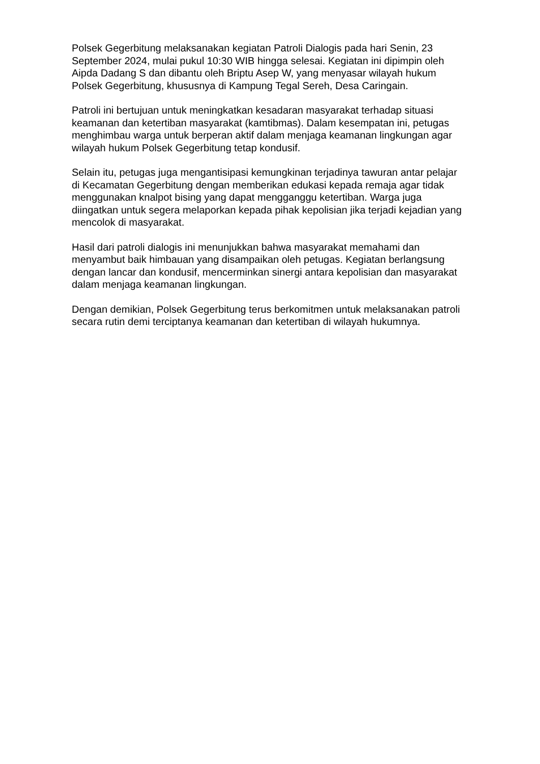Polsek Gegerbitung melaksanakan kegiatan Patroli Dialogis pada hari Senin, 23 September 2024, mulai pukul 10:30 WIB hingga selesai. Kegiatan ini dipimpin oleh Aipda Dadang S dan dibantu oleh Briptu Asep W, yang menyasar wilayah hukum Polsek Gegerbitung, khususnya di Kampung Tegal Sereh, Desa Caringain.
Patroli ini bertujuan untuk meningkatkan kesadaran masyarakat terhadap situasi keamanan dan ketertiban masyarakat (kamtibmas). Dalam kesempatan ini, petugas menghimbau warga untuk berperan aktif dalam menjaga keamanan lingkungan agar wilayah hukum Polsek Gegerbitung tetap kondusif.
Selain itu, petugas juga mengantisipasi kemungkinan terjadinya tawuran antar pelajar di Kecamatan Gegerbitung dengan memberikan edukasi kepada remaja agar tidak menggunakan knalpot bising yang dapat mengganggu ketertiban. Warga juga diingatkan untuk segera melaporkan kepada pihak kepolisian jika terjadi kejadian yang mencolok di masyarakat.
Hasil dari patroli dialogis ini menunjukkan bahwa masyarakat memahami dan menyambut baik himbauan yang disampaikan oleh petugas. Kegiatan berlangsung dengan lancar dan kondusif, mencerminkan sinergi antara kepolisian dan masyarakat dalam menjaga keamanan lingkungan.
Dengan demikian, Polsek Gegerbitung terus berkomitmen untuk melaksanakan patroli secara rutin demi terciptanya keamanan dan ketertiban di wilayah hukumnya.